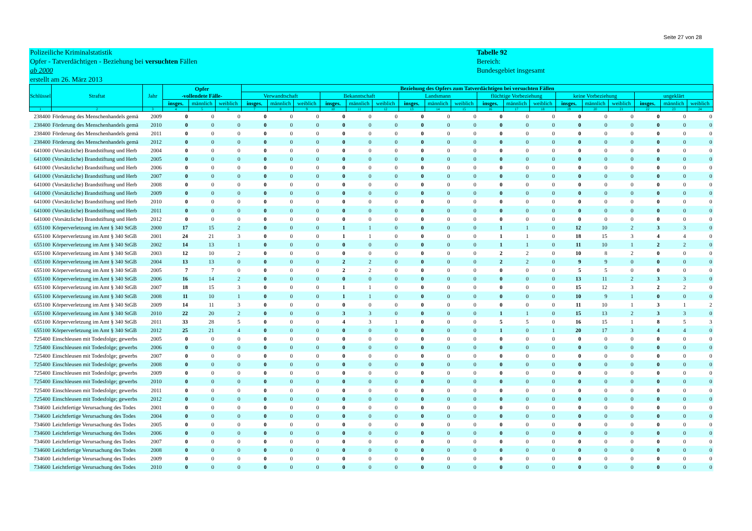Seite 27 von 28
Polizeiliche Kriminalstatistik
Opfer - Tatverdächtigen - Beziehung bei versuchten Fällen
ab 2000
erstellt am 26. März 2013
Tabelle 92
Bereich:
Bundesgebiet insgesamt
| Schlüssel | Straftat | Jahr | Opfer -vollendete Fälle- | | | Beziehung des Opfers zum Tatverdächtigen bei versuchten Fällen | | | | | | | | | | | | | | | | | |
| --- | --- | --- | --- | --- | --- | --- | --- | --- | --- | --- | --- | --- | --- | --- | --- | --- | --- | --- | --- | --- | --- | --- | --- |
| | | | | | | Verwandtschaft | | | Bekanntschaft | | | Landsmann | | | flüchtige Vorbeziehung | | | keine Vorbeziehung | | | ungeklärt | | |
| | | | insges. | männlich | weiblich | insges. | männlich | weiblich | insges. | männlich | weiblich | insges. | männlich | weiblich | insges. | männlich | weiblich | insges. | männlich | weiblich | insges. | männlich | weiblich |
| 1 | 2 | 3 | 4 | 5 | 6 | 7 | 8 | 9 | 10 | 11 | 12 | 13 | 14 | 15 | 16 | 17 | 18 | 19 | 20 | 21 | 22 | 23 | 24 |
| 238400 | Förderung des Menschenhandels gemä | 2009 | 0 | 0 | 0 | 0 | 0 | 0 | 0 | 0 | 0 | 0 | 0 | 0 | 0 | 0 | 0 | 0 | 0 | 0 | 0 | 0 | 0 |
| 238400 | Förderung des Menschenhandels gemä | 2010 | 0 | 0 | 0 | 0 | 0 | 0 | 0 | 0 | 0 | 0 | 0 | 0 | 0 | 0 | 0 | 0 | 0 | 0 | 0 | 0 | 0 |
| 238400 | Förderung des Menschenhandels gemä | 2011 | 0 | 0 | 0 | 0 | 0 | 0 | 0 | 0 | 0 | 0 | 0 | 0 | 0 | 0 | 0 | 0 | 0 | 0 | 0 | 0 | 0 |
| 238400 | Förderung des Menschenhandels gemä | 2012 | 0 | 0 | 0 | 0 | 0 | 0 | 0 | 0 | 0 | 0 | 0 | 0 | 0 | 0 | 0 | 0 | 0 | 0 | 0 | 0 | 0 |
| 641000 | (Vorsätzliche) Brandstiftung und Herb | 2004 | 0 | 0 | 0 | 0 | 0 | 0 | 0 | 0 | 0 | 0 | 0 | 0 | 0 | 0 | 0 | 0 | 0 | 0 | 0 | 0 | 0 |
| 641000 | (Vorsätzliche) Brandstiftung und Herb | 2005 | 0 | 0 | 0 | 0 | 0 | 0 | 0 | 0 | 0 | 0 | 0 | 0 | 0 | 0 | 0 | 0 | 0 | 0 | 0 | 0 | 0 |
| 641000 | (Vorsätzliche) Brandstiftung und Herb | 2006 | 0 | 0 | 0 | 0 | 0 | 0 | 0 | 0 | 0 | 0 | 0 | 0 | 0 | 0 | 0 | 0 | 0 | 0 | 0 | 0 | 0 |
| 641000 | (Vorsätzliche) Brandstiftung und Herb | 2007 | 0 | 0 | 0 | 0 | 0 | 0 | 0 | 0 | 0 | 0 | 0 | 0 | 0 | 0 | 0 | 0 | 0 | 0 | 0 | 0 | 0 |
| 641000 | (Vorsätzliche) Brandstiftung und Herb | 2008 | 0 | 0 | 0 | 0 | 0 | 0 | 0 | 0 | 0 | 0 | 0 | 0 | 0 | 0 | 0 | 0 | 0 | 0 | 0 | 0 | 0 |
| 641000 | (Vorsätzliche) Brandstiftung und Herb | 2009 | 0 | 0 | 0 | 0 | 0 | 0 | 0 | 0 | 0 | 0 | 0 | 0 | 0 | 0 | 0 | 0 | 0 | 0 | 0 | 0 | 0 |
| 641000 | (Vorsätzliche) Brandstiftung und Herb | 2010 | 0 | 0 | 0 | 0 | 0 | 0 | 0 | 0 | 0 | 0 | 0 | 0 | 0 | 0 | 0 | 0 | 0 | 0 | 0 | 0 | 0 |
| 641000 | (Vorsätzliche) Brandstiftung und Herb | 2011 | 0 | 0 | 0 | 0 | 0 | 0 | 0 | 0 | 0 | 0 | 0 | 0 | 0 | 0 | 0 | 0 | 0 | 0 | 0 | 0 | 0 |
| 641000 | (Vorsätzliche) Brandstiftung und Herb | 2012 | 0 | 0 | 0 | 0 | 0 | 0 | 0 | 0 | 0 | 0 | 0 | 0 | 0 | 0 | 0 | 0 | 0 | 0 | 0 | 0 | 0 |
| 655100 | Körperverletzung im Amt § 340 StGB | 2000 | 17 | 15 | 2 | 0 | 0 | 0 | 1 | 1 | 0 | 0 | 0 | 0 | 1 | 1 | 0 | 12 | 10 | 2 | 3 | 3 | 0 |
| 655100 | Körperverletzung im Amt § 340 StGB | 2001 | 24 | 21 | 3 | 0 | 0 | 0 | 1 | 1 | 0 | 0 | 0 | 0 | 1 | 1 | 0 | 18 | 15 | 3 | 4 | 4 | 0 |
| 655100 | Körperverletzung im Amt § 340 StGB | 2002 | 14 | 13 | 1 | 0 | 0 | 0 | 0 | 0 | 0 | 0 | 0 | 0 | 1 | 1 | 0 | 11 | 10 | 1 | 2 | 2 | 0 |
| 655100 | Körperverletzung im Amt § 340 StGB | 2003 | 12 | 10 | 2 | 0 | 0 | 0 | 0 | 0 | 0 | 0 | 0 | 0 | 2 | 2 | 0 | 10 | 8 | 2 | 0 | 0 | 0 |
| 655100 | Körperverletzung im Amt § 340 StGB | 2004 | 13 | 13 | 0 | 0 | 0 | 0 | 2 | 2 | 0 | 0 | 0 | 0 | 2 | 2 | 0 | 9 | 9 | 0 | 0 | 0 | 0 |
| 655100 | Körperverletzung im Amt § 340 StGB | 2005 | 7 | 7 | 0 | 0 | 0 | 0 | 2 | 2 | 0 | 0 | 0 | 0 | 0 | 0 | 0 | 5 | 5 | 0 | 0 | 0 | 0 |
| 655100 | Körperverletzung im Amt § 340 StGB | 2006 | 16 | 14 | 2 | 0 | 0 | 0 | 0 | 0 | 0 | 0 | 0 | 0 | 0 | 0 | 0 | 13 | 11 | 2 | 3 | 3 | 0 |
| 655100 | Körperverletzung im Amt § 340 StGB | 2007 | 18 | 15 | 3 | 0 | 0 | 0 | 1 | 1 | 0 | 0 | 0 | 0 | 0 | 0 | 0 | 15 | 12 | 3 | 2 | 2 | 0 |
| 655100 | Körperverletzung im Amt § 340 StGB | 2008 | 11 | 10 | 1 | 0 | 0 | 0 | 1 | 1 | 0 | 0 | 0 | 0 | 0 | 0 | 0 | 10 | 9 | 1 | 0 | 0 | 0 |
| 655100 | Körperverletzung im Amt § 340 StGB | 2009 | 14 | 11 | 3 | 0 | 0 | 0 | 0 | 0 | 0 | 0 | 0 | 0 | 0 | 0 | 0 | 11 | 10 | 1 | 3 | 1 | 2 |
| 655100 | Körperverletzung im Amt § 340 StGB | 2010 | 22 | 20 | 2 | 0 | 0 | 0 | 3 | 3 | 0 | 0 | 0 | 0 | 1 | 1 | 0 | 15 | 13 | 2 | 3 | 3 | 0 |
| 655100 | Körperverletzung im Amt § 340 StGB | 2011 | 33 | 28 | 5 | 0 | 0 | 0 | 4 | 3 | 1 | 0 | 0 | 0 | 5 | 5 | 0 | 16 | 15 | 1 | 8 | 5 | 3 |
| 655100 | Körperverletzung im Amt § 340 StGB | 2012 | 25 | 21 | 4 | 0 | 0 | 0 | 0 | 0 | 0 | 0 | 0 | 0 | 1 | 0 | 1 | 20 | 17 | 3 | 4 | 4 | 0 |
| 725400 | Einschleusen mit Todesfolge; gewerbs | 2005 | 0 | 0 | 0 | 0 | 0 | 0 | 0 | 0 | 0 | 0 | 0 | 0 | 0 | 0 | 0 | 0 | 0 | 0 | 0 | 0 | 0 |
| 725400 | Einschleusen mit Todesfolge; gewerbs | 2006 | 0 | 0 | 0 | 0 | 0 | 0 | 0 | 0 | 0 | 0 | 0 | 0 | 0 | 0 | 0 | 0 | 0 | 0 | 0 | 0 | 0 |
| 725400 | Einschleusen mit Todesfolge; gewerbs | 2007 | 0 | 0 | 0 | 0 | 0 | 0 | 0 | 0 | 0 | 0 | 0 | 0 | 0 | 0 | 0 | 0 | 0 | 0 | 0 | 0 | 0 |
| 725400 | Einschleusen mit Todesfolge; gewerbs | 2008 | 0 | 0 | 0 | 0 | 0 | 0 | 0 | 0 | 0 | 0 | 0 | 0 | 0 | 0 | 0 | 0 | 0 | 0 | 0 | 0 | 0 |
| 725400 | Einschleusen mit Todesfolge; gewerbs | 2009 | 0 | 0 | 0 | 0 | 0 | 0 | 0 | 0 | 0 | 0 | 0 | 0 | 0 | 0 | 0 | 0 | 0 | 0 | 0 | 0 | 0 |
| 725400 | Einschleusen mit Todesfolge; gewerbs | 2010 | 0 | 0 | 0 | 0 | 0 | 0 | 0 | 0 | 0 | 0 | 0 | 0 | 0 | 0 | 0 | 0 | 0 | 0 | 0 | 0 | 0 |
| 725400 | Einschleusen mit Todesfolge; gewerbs | 2011 | 0 | 0 | 0 | 0 | 0 | 0 | 0 | 0 | 0 | 0 | 0 | 0 | 0 | 0 | 0 | 0 | 0 | 0 | 0 | 0 | 0 |
| 725400 | Einschleusen mit Todesfolge; gewerbs | 2012 | 0 | 0 | 0 | 0 | 0 | 0 | 0 | 0 | 0 | 0 | 0 | 0 | 0 | 0 | 0 | 0 | 0 | 0 | 0 | 0 | 0 |
| 734600 | Leichtfertige Verursachung des Todes | 2001 | 0 | 0 | 0 | 0 | 0 | 0 | 0 | 0 | 0 | 0 | 0 | 0 | 0 | 0 | 0 | 0 | 0 | 0 | 0 | 0 | 0 |
| 734600 | Leichtfertige Verursachung des Todes | 2004 | 0 | 0 | 0 | 0 | 0 | 0 | 0 | 0 | 0 | 0 | 0 | 0 | 0 | 0 | 0 | 0 | 0 | 0 | 0 | 0 | 0 |
| 734600 | Leichtfertige Verursachung des Todes | 2005 | 0 | 0 | 0 | 0 | 0 | 0 | 0 | 0 | 0 | 0 | 0 | 0 | 0 | 0 | 0 | 0 | 0 | 0 | 0 | 0 | 0 |
| 734600 | Leichtfertige Verursachung des Todes | 2006 | 0 | 0 | 0 | 0 | 0 | 0 | 0 | 0 | 0 | 0 | 0 | 0 | 0 | 0 | 0 | 0 | 0 | 0 | 0 | 0 | 0 |
| 734600 | Leichtfertige Verursachung des Todes | 2007 | 0 | 0 | 0 | 0 | 0 | 0 | 0 | 0 | 0 | 0 | 0 | 0 | 0 | 0 | 0 | 0 | 0 | 0 | 0 | 0 | 0 |
| 734600 | Leichtfertige Verursachung des Todes | 2008 | 0 | 0 | 0 | 0 | 0 | 0 | 0 | 0 | 0 | 0 | 0 | 0 | 0 | 0 | 0 | 0 | 0 | 0 | 0 | 0 | 0 |
| 734600 | Leichtfertige Verursachung des Todes | 2009 | 0 | 0 | 0 | 0 | 0 | 0 | 0 | 0 | 0 | 0 | 0 | 0 | 0 | 0 | 0 | 0 | 0 | 0 | 0 | 0 | 0 |
| 734600 | Leichtfertige Verursachung des Todes | 2010 | 0 | 0 | 0 | 0 | 0 | 0 | 0 | 0 | 0 | 0 | 0 | 0 | 0 | 0 | 0 | 0 | 0 | 0 | 0 | 0 | 0 |